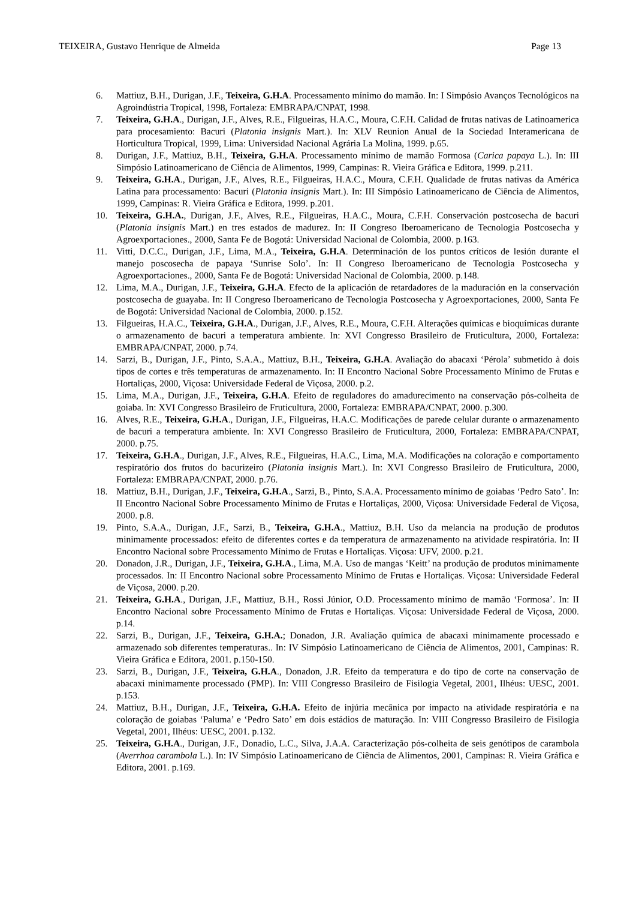TEIXEIRA, Gustavo Henrique de Almeida Page 13
6. Mattiuz, B.H., Durigan, J.F., Teixeira, G.H.A. Processamento mínimo do mamão. In: I Simpósio Avanços Tecnológicos na Agroindústria Tropical, 1998, Fortaleza: EMBRAPA/CNPAT, 1998.
7. Teixeira, G.H.A., Durigan, J.F., Alves, R.E., Filgueiras, H.A.C., Moura, C.F.H. Calidad de frutas nativas de Latinoamerica para procesamiento: Bacuri (Platonia insignis Mart.). In: XLV Reunion Anual de la Sociedad Interamericana de Horticultura Tropical, 1999, Lima: Universidad Nacional Agrária La Molina, 1999. p.65.
8. Durigan, J.F., Mattiuz, B.H., Teixeira, G.H.A. Processamento mínimo de mamão Formosa (Carica papaya L.). In: III Simpósio Latinoamericano de Ciência de Alimentos, 1999, Campinas: R. Vieira Gráfica e Editora, 1999. p.211.
9. Teixeira, G.H.A., Durigan, J.F., Alves, R.E., Filgueiras, H.A.C., Moura, C.F.H. Qualidade de frutas nativas da América Latina para processamento: Bacuri (Platonia insignis Mart.). In: III Simpósio Latinoamericano de Ciência de Alimentos, 1999, Campinas: R. Vieira Gráfica e Editora, 1999. p.201.
10. Teixeira, G.H.A., Durigan, J.F., Alves, R.E., Filgueiras, H.A.C., Moura, C.F.H. Conservación postcosecha de bacuri (Platonia insignis Mart.) en tres estados de madurez. In: II Congreso Iberoamericano de Tecnologia Postcosecha y Agroexportaciones., 2000, Santa Fe de Bogotá: Universidad Nacional de Colombia, 2000. p.163.
11. Vitti, D.C.C., Durigan, J.F., Lima, M.A., Teixeira, G.H.A. Determinación de los puntos críticos de lesión durante el manejo poscosecha de papaya ‘Sunrise Solo’. In: II Congreso Iberoamericano de Tecnologia Postcosecha y Agroexportaciones., 2000, Santa Fe de Bogotá: Universidad Nacional de Colombia, 2000. p.148.
12. Lima, M.A., Durigan, J.F., Teixeira, G.H.A. Efecto de la aplicación de retardadores de la maduración en la conservación postcosecha de guayaba. In: II Congreso Iberoamericano de Tecnologia Postcosecha y Agroexportaciones, 2000, Santa Fe de Bogotá: Universidad Nacional de Colombia, 2000. p.152.
13. Filgueiras, H.A.C., Teixeira, G.H.A., Durigan, J.F., Alves, R.E., Moura, C.F.H. Alterações químicas e bioquímicas durante o armazenamento de bacuri a temperatura ambiente. In: XVI Congresso Brasileiro de Fruticultura, 2000, Fortaleza: EMBRAPA/CNPAT, 2000. p.74.
14. Sarzi, B., Durigan, J.F., Pinto, S.A.A., Mattiuz, B.H., Teixeira, G.H.A. Avaliação do abacaxi ‘Pérola’ submetido à dois tipos de cortes e três temperaturas de armazenamento. In: II Encontro Nacional Sobre Processamento Mínimo de Frutas e Hortaliças, 2000, Viçosa: Universidade Federal de Viçosa, 2000. p.2.
15. Lima, M.A., Durigan, J.F., Teixeira, G.H.A. Efeito de reguladores do amadurecimento na conservação pós-colheita de goiaba. In: XVI Congresso Brasileiro de Fruticultura, 2000, Fortaleza: EMBRAPA/CNPAT, 2000. p.300.
16. Alves, R.E., Teixeira, G.H.A., Durigan, J.F., Filgueiras, H.A.C. Modificações de parede celular durante o armazenamento de bacuri a temperatura ambiente. In: XVI Congresso Brasileiro de Fruticultura, 2000, Fortaleza: EMBRAPA/CNPAT, 2000. p.75.
17. Teixeira, G.H.A., Durigan, J.F., Alves, R.E., Filgueiras, H.A.C., Lima, M.A. Modificações na coloração e comportamento respiratório dos frutos do bacurizeiro (Platonia insignis Mart.). In: XVI Congresso Brasileiro de Fruticultura, 2000, Fortaleza: EMBRAPA/CNPAT, 2000. p.76.
18. Mattiuz, B.H., Durigan, J.F., Teixeira, G.H.A., Sarzi, B., Pinto, S.A.A. Processamento mínimo de goiabas ‘Pedro Sato’. In: II Encontro Nacional Sobre Processamento Mínimo de Frutas e Hortaliças, 2000, Viçosa: Universidade Federal de Viçosa, 2000. p.8.
19. Pinto, S.A.A., Durigan, J.F., Sarzi, B., Teixeira, G.H.A., Mattiuz, B.H. Uso da melancia na produção de produtos minimamente processados: efeito de diferentes cortes e da temperatura de armazenamento na atividade respiratória. In: II Encontro Nacional sobre Processamento Mínimo de Frutas e Hortaliças. Viçosa: UFV, 2000. p.21.
20. Donadon, J.R., Durigan, J.F., Teixeira, G.H.A., Lima, M.A. Uso de mangas ‘Keitt’ na produção de produtos minimamente processados. In: II Encontro Nacional sobre Processamento Mínimo de Frutas e Hortaliças. Viçosa: Universidade Federal de Viçosa, 2000. p.20.
21. Teixeira, G.H.A., Durigan, J.F., Mattiuz, B.H., Rossi Júnior, O.D. Processamento mínimo de mamão ‘Formosa’. In: II Encontro Nacional sobre Processamento Mínimo de Frutas e Hortaliças. Viçosa: Universidade Federal de Viçosa, 2000. p.14.
22. Sarzi, B., Durigan, J.F., Teixeira, G.H.A.; Donadon, J.R. Avaliação química de abacaxi minimamente processado e armazenado sob diferentes temperaturas.. In: IV Simpósio Latinoamericano de Ciência de Alimentos, 2001, Campinas: R. Vieira Gráfica e Editora, 2001. p.150-150.
23. Sarzi, B., Durigan, J.F., Teixeira, G.H.A., Donadon, J.R. Efeito da temperatura e do tipo de corte na conservação de abacaxi minimamente processado (PMP). In: VIII Congresso Brasileiro de Fisilogia Vegetal, 2001, Ilhéus: UESC, 2001. p.153.
24. Mattiuz, B.H., Durigan, J.F., Teixeira, G.H.A. Efeito de injúria mecânica por impacto na atividade respiratória e na coloração de goiabas ‘Paluma’ e ‘Pedro Sato’ em dois estádios de maturação. In: VIII Congresso Brasileiro de Fisilogia Vegetal, 2001, Ilhéus: UESC, 2001. p.132.
25. Teixeira, G.H.A., Durigan, J.F., Donadio, L.C., Silva, J.A.A. Caracterização pós-colheita de seis genótipos de carambola (Averrhoa carambola L.). In: IV Simpósio Latinoamericano de Ciência de Alimentos, 2001, Campinas: R. Vieira Gráfica e Editora, 2001. p.169.